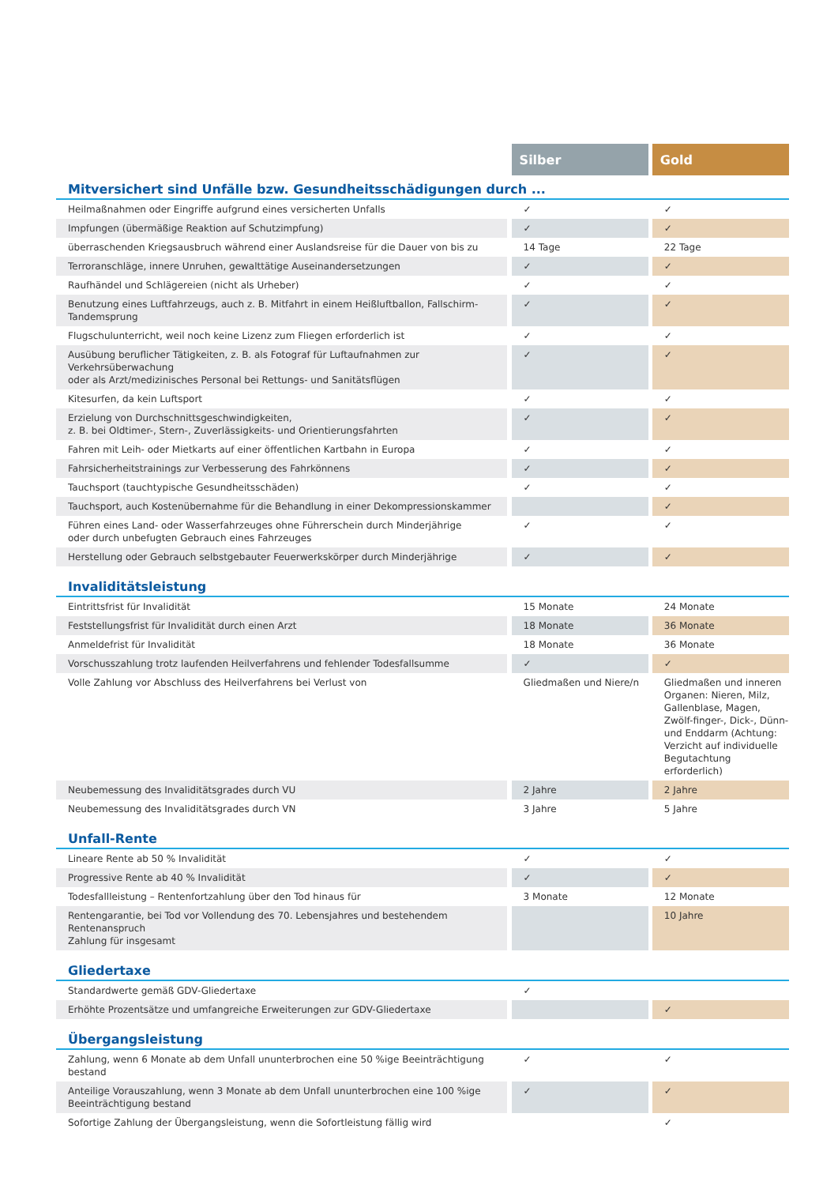| | Silber | Gold |
| --- | --- | --- |
| Mitversichert sind Unfälle bzw. Gesundheitsschädigungen durch ... | | |
| Heilmaßnahmen oder Eingriffe aufgrund eines versicherten Unfalls | ✓ | ✓ |
| Impfungen (übermäßige Reaktion auf Schutzimpfung) | ✓ | ✓ |
| überraschenden Kriegsausbruch während einer Auslandsreise für die Dauer von bis zu | 14 Tage | 22 Tage |
| Terroranschläge, innere Unruhen, gewalttätige Auseinandersetzungen | ✓ | ✓ |
| Raufhändel und Schlägereien (nicht als Urheber) | ✓ | ✓ |
| Benutzung eines Luftfahrzeugs, auch z. B. Mitfahrt in einem Heißluftballon, Fallschirm-Tandemsprung | ✓ | ✓ |
| Flugschulunterricht, weil noch keine Lizenz zum Fliegen erforderlich ist | ✓ | ✓ |
| Ausübung beruflicher Tätigkeiten, z. B. als Fotograf für Luftaufnahmen zur Verkehrsüberwachung oder als Arzt/medizinisches Personal bei Rettungs- und Sanitätsflügen | ✓ | ✓ |
| Kitesurfen, da kein Luftsport | ✓ | ✓ |
| Erzielung von Durchschnittsgeschwindigkeiten, z. B. bei Oldtimer-, Stern-, Zuverlässigkeits- und Orientierungsfahrten | ✓ | ✓ |
| Fahren mit Leih- oder Mietkarts auf einer öffentlichen Kartbahn in Europa | ✓ | ✓ |
| Fahrsicherheitstrainings zur Verbesserung des Fahrkönnens | ✓ | ✓ |
| Tauchsport (tauchtypische Gesundheitsschäden) | ✓ | ✓ |
| Tauchsport, auch Kostenübernahme für die Behandlung in einer Dekompressionskammer | | ✓ |
| Führen eines Land- oder Wasserfahrzeuges ohne Führerschein durch Minderjährige oder durch unbefugten Gebrauch eines Fahrzeuges | ✓ | ✓ |
| Herstellung oder Gebrauch selbstgebauter Feuerwerkskörper durch Minderjährige | ✓ | ✓ |
| Invaliditätsleistung | | |
| Eintrittsfrist für Invalidität | 15 Monate | 24 Monate |
| Feststellungsfrist für Invalidität durch einen Arzt | 18 Monate | 36 Monate |
| Anmeldefrist für Invalidität | 18 Monate | 36 Monate |
| Vorschusszahlung trotz laufenden Heilverfahrens und fehlender Todesfallsumme | ✓ | ✓ |
| Volle Zahlung vor Abschluss des Heilverfahrens bei Verlust von | Gliedmaßen und Niere/n | Gliedmaßen und inneren Organen: Nieren, Milz, Gallenblase, Magen, Zwölf-finger-, Dick-, Dünn- und Enddarm (Achtung: Verzicht auf individuelle Begutachtung erforderlich) |
| Neubemessung des Invaliditätsgrades durch VU | 2 Jahre | 2 Jahre |
| Neubemessung des Invaliditätsgrades durch VN | 3 Jahre | 5 Jahre |
| Unfall-Rente | | |
| Lineare Rente ab 50 % Invalidität | ✓ | ✓ |
| Progressive Rente ab 40 % Invalidität | ✓ | ✓ |
| Todesfallleistung – Rentenfortzahlung über den Tod hinaus für | 3 Monate | 12 Monate |
| Rentengarantie, bei Tod vor Vollendung des 70. Lebensjahres und bestehendem Rentenanspruch Zahlung für insgesamt | | 10 Jahre |
| Gliedertaxe | | |
| Standardwerte gemäß GDV-Gliedertaxe | ✓ | |
| Erhöhte Prozentsätze und umfangreiche Erweiterungen zur GDV-Gliedertaxe | | ✓ |
| Übergangsleistung | | |
| Zahlung, wenn 6 Monate ab dem Unfall ununterbrochen eine 50 %ige Beeinträchtigung bestand | ✓ | ✓ |
| Anteilige Vorauszahlung, wenn 3 Monate ab dem Unfall ununterbrochen eine 100 %ige Beeinträchtigung bestand | ✓ | ✓ |
| Sofortige Zahlung der Übergangsleistung, wenn die Sofortleistung fällig wird | | ✓ |